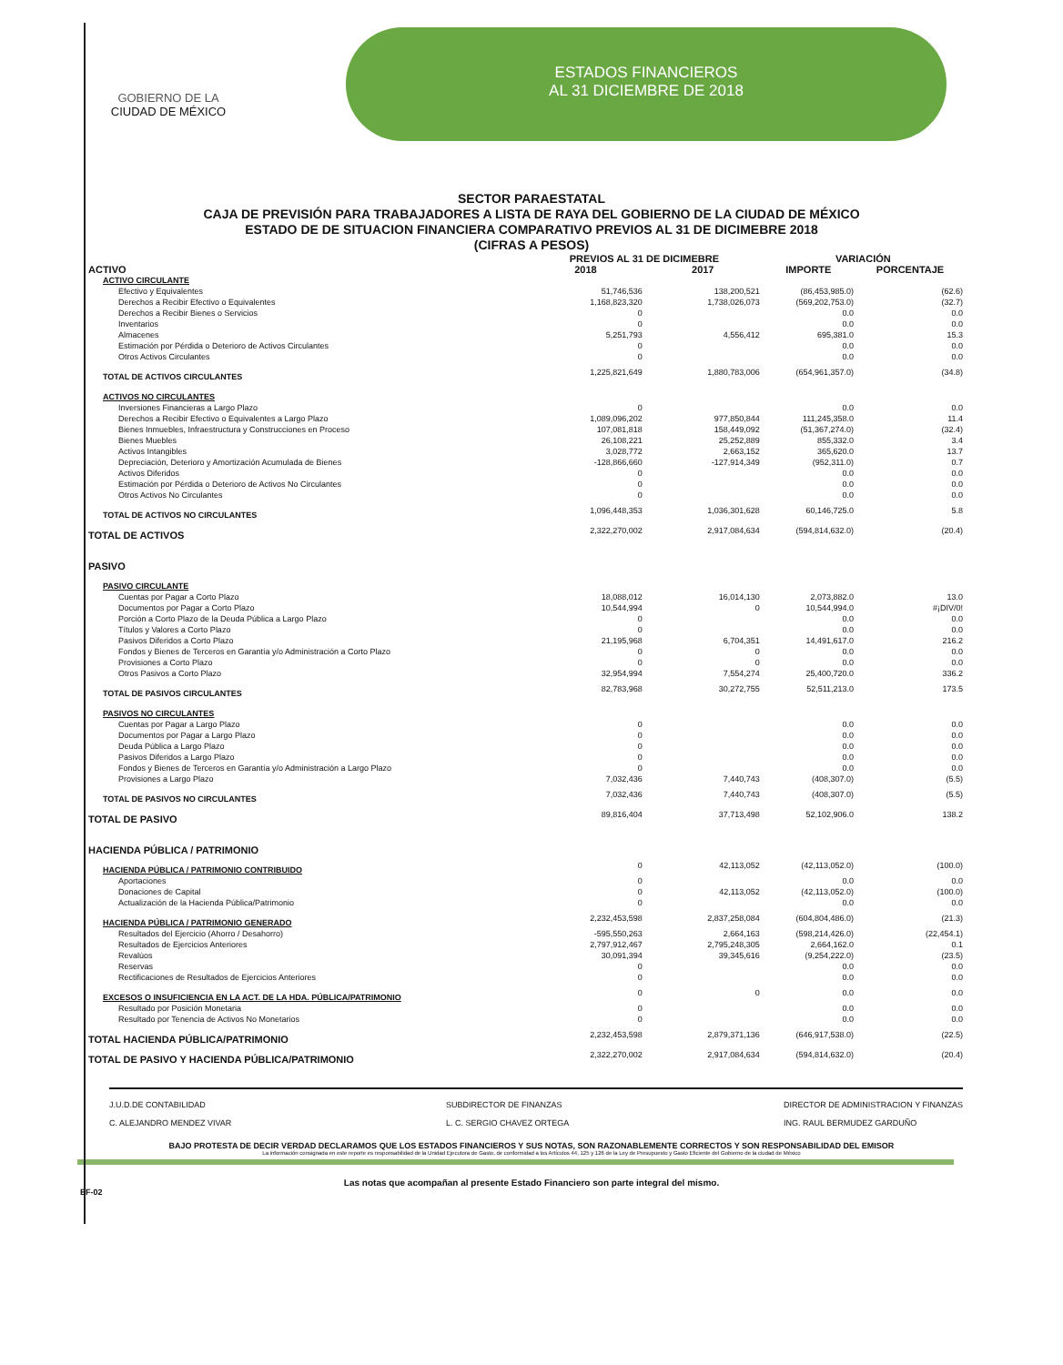GOBIERNO DE LA
CIUDAD DE MÉXICO
ESTADOS FINANCIEROS
AL 31 DICIEMBRE DE 2018
SECTOR PARAESTATAL
CAJA DE PREVISIÓN PARA TRABAJADORES A LISTA DE RAYA DEL GOBIERNO DE LA CIUDAD DE MÉXICO
ESTADO DE DE SITUACION FINANCIERA COMPARATIVO PREVIOS AL 31 DE DICIMEBRE 2018
(CIFRAS A PESOS)
| | PREVIOS AL 31 DE DICIMEBRE | | VARIACIÓN | |
| --- | --- | --- | --- | --- |
| ACTIVO | 2018 | 2017 | IMPORTE | PORCENTAJE |
| ACTIVO CIRCULANTE | | | | |
| Efectivo y Equivalentes | 51,746,536 | 138,200,521 | (86,453,985.0) | (62.6) |
| Derechos a Recibir Efectivo o Equivalentes | 1,168,823,320 | 1,738,026,073 | (569,202,753.0) | (32.7) |
| Derechos a Recibir Bienes o Servicios | 0 | | 0.0 | 0.0 |
| Inventarios | 0 | | 0.0 | 0.0 |
| Almacenes | 5,251,793 | 4,556,412 | 695,381.0 | 15.3 |
| Estimación por Pérdida o Deterioro de Activos Circulantes | 0 | | 0.0 | 0.0 |
| Otros Activos Circulantes | 0 | | 0.0 | 0.0 |
| TOTAL DE ACTIVOS CIRCULANTES | 1,225,821,649 | 1,880,783,006 | (654,961,357.0) | (34.8) |
| ACTIVOS NO CIRCULANTES | | | | |
| Inversiones Financieras a Largo Plazo | 0 | | 0.0 | 0.0 |
| Derechos a Recibir Efectivo o Equivalentes a Largo Plazo | 1,089,096,202 | 977,850,844 | 111,245,358.0 | 11.4 |
| Bienes Inmuebles, Infraestructura y Construcciones en Proceso | 107,081,818 | 158,449,092 | (51,367,274.0) | (32.4) |
| Bienes Muebles | 26,108,221 | 25,252,889 | 855,332.0 | 3.4 |
| Activos Intangibles | 3,028,772 | 2,663,152 | 365,620.0 | 13.7 |
| Depreciación, Deterioro y Amortización Acumulada de Bienes | -128,866,660 | -127,914,349 | (952,311.0) | 0.7 |
| Activos Diferidos | 0 | | 0.0 | 0.0 |
| Estimación por Pérdida o Deterioro de Activos No Circulantes | 0 | | 0.0 | 0.0 |
| Otros Activos No Circulantes | 0 | | 0.0 | 0.0 |
| TOTAL DE ACTIVOS NO CIRCULANTES | 1,096,448,353 | 1,036,301,628 | 60,146,725.0 | 5.8 |
| TOTAL DE ACTIVOS | 2,322,270,002 | 2,917,084,634 | (594,814,632.0) | (20.4) |
| PASIVO | | | | |
| PASIVO CIRCULANTE | | | | |
| Cuentas por Pagar a Corto Plazo | 18,088,012 | 16,014,130 | 2,073,882.0 | 13.0 |
| Documentos por Pagar a Corto Plazo | 10,544,994 | 0 | 10,544,994.0 | #¡DIV/0! |
| Porción a Corto Plazo de la Deuda Pública a Largo Plazo | 0 | | 0.0 | 0.0 |
| Títulos y Valores a Corto Plazo | 0 | | 0.0 | 0.0 |
| Pasivos Diferidos a Corto Plazo | 21,195,968 | 6,704,351 | 14,491,617.0 | 216.2 |
| Fondos y Bienes de Terceros en Garantía y/o Administración a Corto Plazo | 0 | 0 | 0.0 | 0.0 |
| Provisiones a Corto Plazo | 0 | 0 | 0.0 | 0.0 |
| Otros Pasivos a Corto Plazo | 32,954,994 | 7,554,274 | 25,400,720.0 | 336.2 |
| TOTAL DE PASIVOS CIRCULANTES | 82,783,968 | 30,272,755 | 52,511,213.0 | 173.5 |
| PASIVOS NO CIRCULANTES | | | | |
| Cuentas por Pagar a Largo Plazo | 0 | | 0.0 | 0.0 |
| Documentos por Pagar a Largo Plazo | 0 | | 0.0 | 0.0 |
| Deuda Pública a Largo Plazo | 0 | | 0.0 | 0.0 |
| Pasivos Diferidos a Largo Plazo | 0 | | 0.0 | 0.0 |
| Fondos y Bienes de Terceros en Garantía y/o Administración a Largo Plazo | 0 | | 0.0 | 0.0 |
| Provisiones a Largo Plazo | 7,032,436 | 7,440,743 | (408,307.0) | (5.5) |
| TOTAL DE PASIVOS NO CIRCULANTES | 7,032,436 | 7,440,743 | (408,307.0) | (5.5) |
| TOTAL DE PASIVO | 89,816,404 | 37,713,498 | 52,102,906.0 | 138.2 |
| HACIENDA PÚBLICA / PATRIMONIO | | | | |
| HACIENDA PÚBLICA / PATRIMONIO CONTRIBUIDO | 0 | 42,113,052 | (42,113,052.0) | (100.0) |
| Aportaciones | 0 | | 0.0 | 0.0 |
| Donaciones de Capital | 0 | 42,113,052 | (42,113,052.0) | (100.0) |
| Actualización de la Hacienda Pública/Patrimonio | 0 | | 0.0 | 0.0 |
| HACIENDA PÚBLICA / PATRIMONIO GENERADO | 2,232,453,598 | 2,837,258,084 | (604,804,486.0) | (21.3) |
| Resultados del Ejercicio (Ahorro / Desahorro) | -595,550,263 | 2,664,163 | (598,214,426.0) | (22,454.1) |
| Resultados de Ejercicios Anteriores | 2,797,912,467 | 2,795,248,305 | 2,664,162.0 | 0.1 |
| Revalúos | 30,091,394 | 39,345,616 | (9,254,222.0) | (23.5) |
| Reservas | 0 | | 0.0 | 0.0 |
| Rectificaciones de Resultados de Ejercicios Anteriores | 0 | | 0.0 | 0.0 |
| EXCESOS O INSUFICIENCIA EN LA ACT. DE LA HDA. PÚBLICA/PATRIMONIO | 0 | 0 | 0.0 | 0.0 |
| Resultado por Posición Monetaria | 0 | | 0.0 | 0.0 |
| Resultado por Tenencia de Activos No Monetarios | 0 | | 0.0 | 0.0 |
| TOTAL HACIENDA PÚBLICA/PATRIMONIO | 2,232,453,598 | 2,879,371,136 | (646,917,538.0) | (22.5) |
| TOTAL DE PASIVO Y HACIENDA PÚBLICA/PATRIMONIO | 2,322,270,002 | 2,917,084,634 | (594,814,632.0) | (20.4) |
J.U.D.DE CONTABILIDAD
C. ALEJANDRO MENDEZ VIVAR
SUBDIRECTOR DE FINANZAS
L. C. SERGIO CHAVEZ ORTEGA
DIRECTOR DE ADMINISTRACION Y FINANZAS
ING. RAUL BERMUDEZ GARDUÑO
BAJO PROTESTA DE DECIR VERDAD DECLARAMOS QUE LOS ESTADOS FINANCIEROS Y SUS NOTAS, SON RAZONABLEMENTE CORRECTOS Y SON RESPONSABILIDAD DEL EMISOR
La información consignada en este reporte es responsabilidad de la Unidad Ejecutora de Gasto, de conformidad a los Artículos 44, 125 y 126 de la Ley de Presupuesto y Gasto Eficiente del Gobierno de la ciudad de México
Las notas que acompañan al presente Estado Financiero son parte integral del mismo.
EF-02